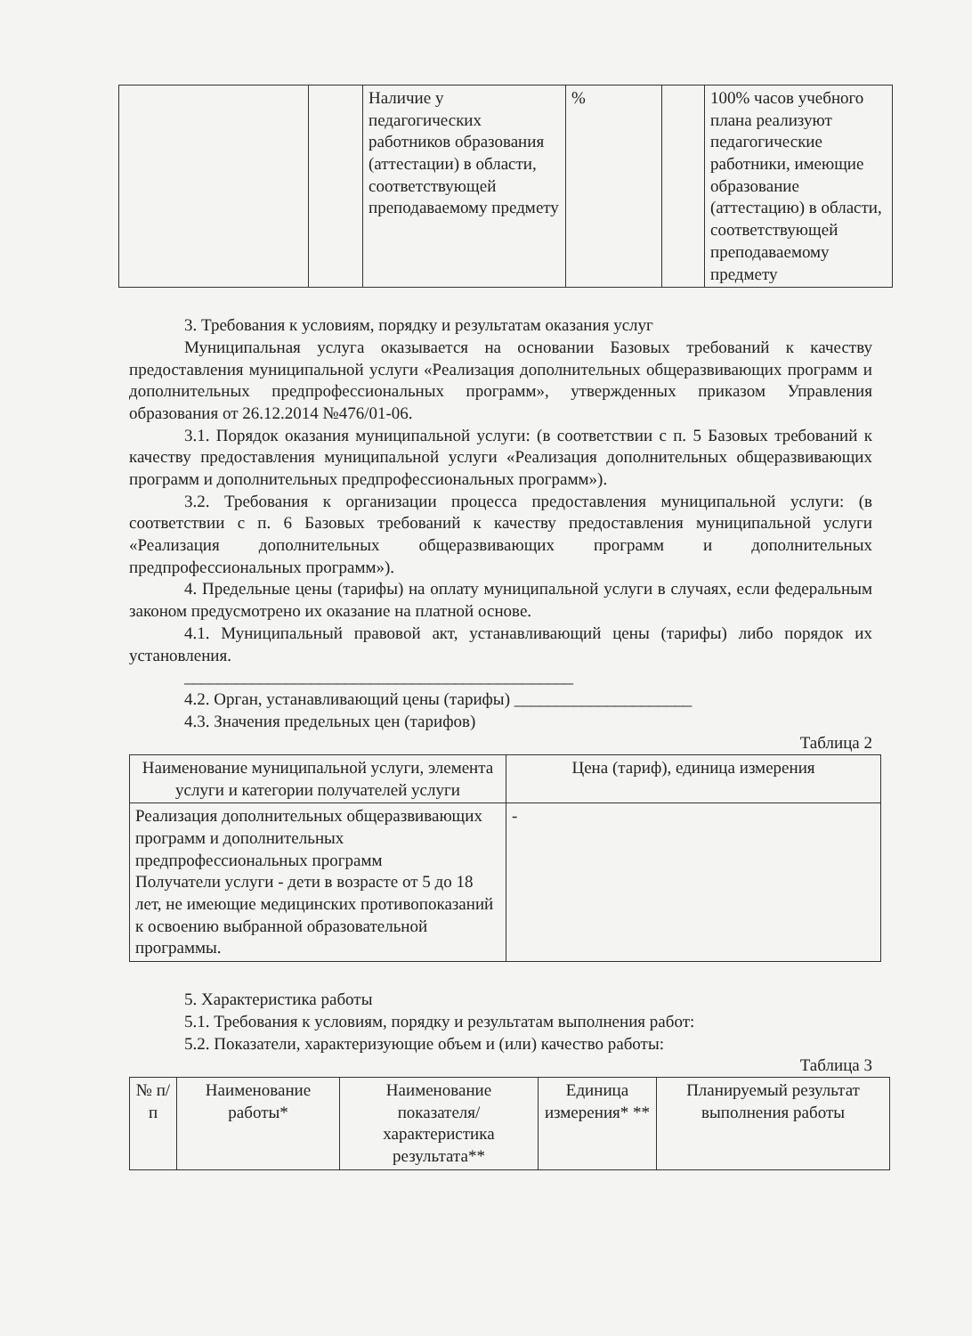| | | Наличие у педагогических работников образования (аттестации) в области, соответствующей преподаваемому предмету | % | | 100% часов учебного плана реализуют педагогические работники, имеющие образование (аттестацию) в области, соответствующей преподаваемому предмету |
3. Требования к условиям, порядку и результатам оказания услуг
Муниципальная услуга оказывается на основании Базовых требований к качеству предоставления муниципальной услуги «Реализация дополнительных общеразвивающих программ и дополнительных предпрофессиональных программ», утвержденных приказом Управления образования от 26.12.2014 №476/01-06.
3.1. Порядок оказания муниципальной услуги: (в соответствии с п. 5 Базовых требований к качеству предоставления муниципальной услуги «Реализация дополнительных общеразвивающих программ и дополнительных предпрофессиональных программ»).
3.2. Требования к организации процесса предоставления муниципальной услуги: (в соответствии с п. 6 Базовых требований к качеству предоставления муниципальной услуги «Реализация дополнительных общеразвивающих программ и дополнительных предпрофессиональных программ»).
4. Предельные цены (тарифы) на оплату муниципальной услуги в случаях, если федеральным законом предусмотрено их оказание на платной основе.
4.1. Муниципальный правовой акт, устанавливающий цены (тарифы) либо порядок их установления.
______________________________________________
4.2. Орган, устанавливающий цены (тарифы) _____________________
4.3. Значения предельных цен (тарифов)
Таблица 2
| Наименование муниципальной услуги, элемента услуги и категории получателей услуги | Цена (тариф), единица измерения |
| --- | --- |
| Реализация дополнительных общеразвивающих программ и дополнительных предпрофессиональных программ Получатели услуги - дети в возрасте от 5 до 18 лет, не имеющие медицинских противопоказаний к освоению выбранной образовательной программы. | - |
5. Характеристика работы
5.1. Требования к условиям, порядку и результатам выполнения работ:
5.2. Показатели, характеризующие объем и (или) качество работы:
Таблица 3
| № п/п | Наименование работы* | Наименование показателя/ характеристика результата** | Единица измерения* ** | Планируемый результат выполнения работы |
| --- | --- | --- | --- | --- |